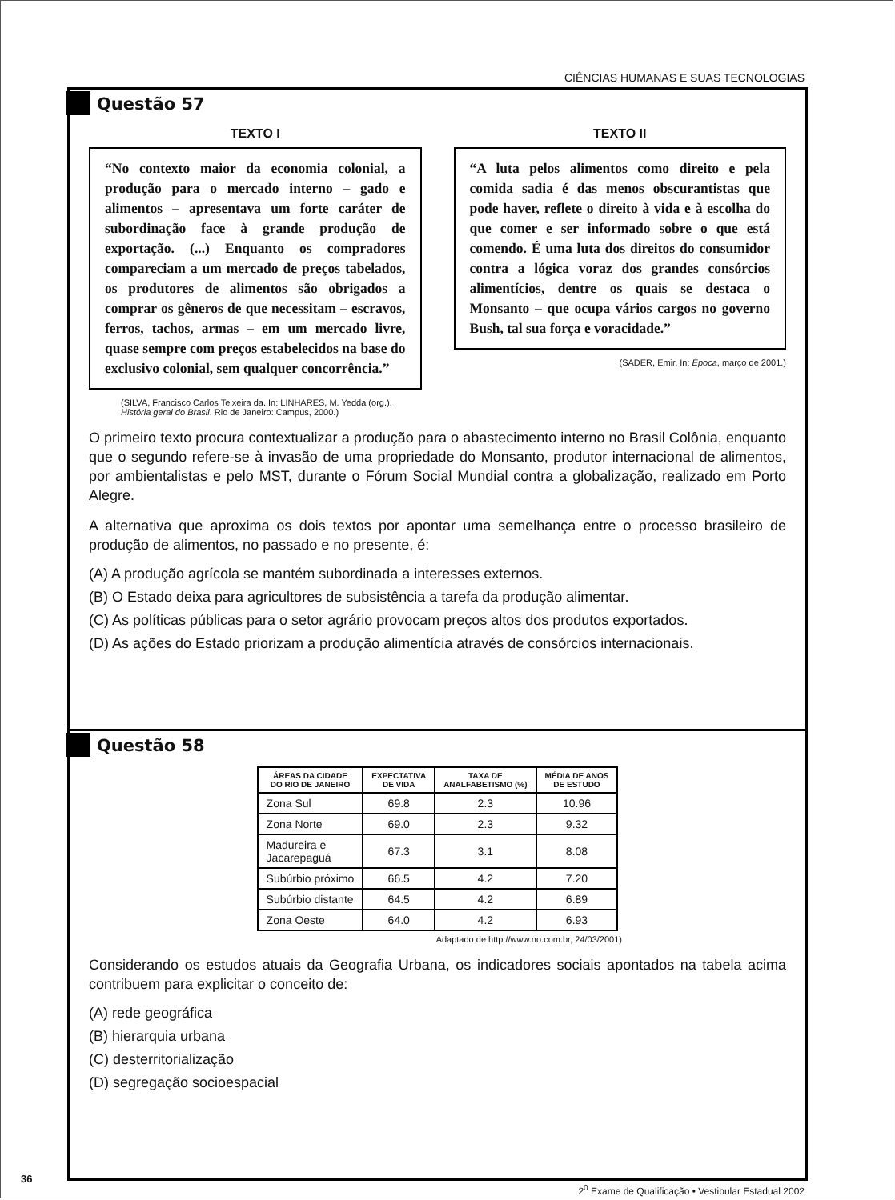CIÊNCIAS HUMANAS E SUAS TECNOLOGIAS
Questão 57
TEXTO I
“No contexto maior da economia colonial, a produção para o mercado interno – gado e alimentos – apresentava um forte caráter de subordinação face à grande produção de exportação. (...) Enquanto os compradores compareciam a um mercado de preços tabelados, os produtores de alimentos são obrigados a comprar os gêneros de que necessitam – escravos, ferros, tachos, armas – em um mercado livre, quase sempre com preços estabelecidos na base do exclusivo colonial, sem qualquer concorrência.”
(SILVA, Francisco Carlos Teixeira da. In: LINHARES, M. Yedda (org.).
História geral do Brasil. Rio de Janeiro: Campus, 2000.)
TEXTO II
“A luta pelos alimentos como direito e pela comida sadia é das menos obscurantistas que pode haver, reflete o direito à vida e à escolha do que comer e ser informado sobre o que está comendo. É uma luta dos direitos do consumidor contra a lógica voraz dos grandes consórcios alimentícios, dentre os quais se destaca o Monsanto – que ocupa vários cargos no governo Bush, tal sua força e voracidade.”
(SADER, Emir. In: Época, março de 2001.)
O primeiro texto procura contextualizar a produção para o abastecimento interno no Brasil Colônia, enquanto que o segundo refere-se à invasão de uma propriedade do Monsanto, produtor internacional de alimentos, por ambientalistas e pelo MST, durante o Fórum Social Mundial contra a globalização, realizado em Porto Alegre.
A alternativa que aproxima os dois textos por apontar uma semelhança entre o processo brasileiro de produção de alimentos, no passado e no presente, é:
(A) A produção agrícola se mantém subordinada a interesses externos.
(B) O Estado deixa para agricultores de subsistência a tarefa da produção alimentar.
(C) As políticas públicas para o setor agrário provocam preços altos dos produtos exportados.
(D) As ações do Estado priorizam a produção alimentícia através de consórcios internacionais.
Questão 58
| ÁREAS DA CIDADE DO RIO DE JANEIRO | EXPECTATIVA DE VIDA | TAXA DE ANALFABETISMO (%) | MÉDIA DE ANOS DE ESTUDO |
| --- | --- | --- | --- |
| Zona Sul | 69.8 | 2.3 | 10.96 |
| Zona Norte | 69.0 | 2.3 | 9.32 |
| Madureira e Jacarepaguá | 67.3 | 3.1 | 8.08 |
| Subúrbio próximo | 66.5 | 4.2 | 7.20 |
| Subúrbio distante | 64.5 | 4.2 | 6.89 |
| Zona Oeste | 64.0 | 4.2 | 6.93 |
Adaptado de http://www.no.com.br, 24/03/2001)
Considerando os estudos atuais da Geografia Urbana, os indicadores sociais apontados na tabela acima contribuem para explicitar o conceito de:
(A) rede geográfica
(B) hierarquia urbana
(C) desterritorialização
(D) segregação socioespacial
2<sup>0</sup> Exame de Qualificação • Vestibular Estadual 2002
36